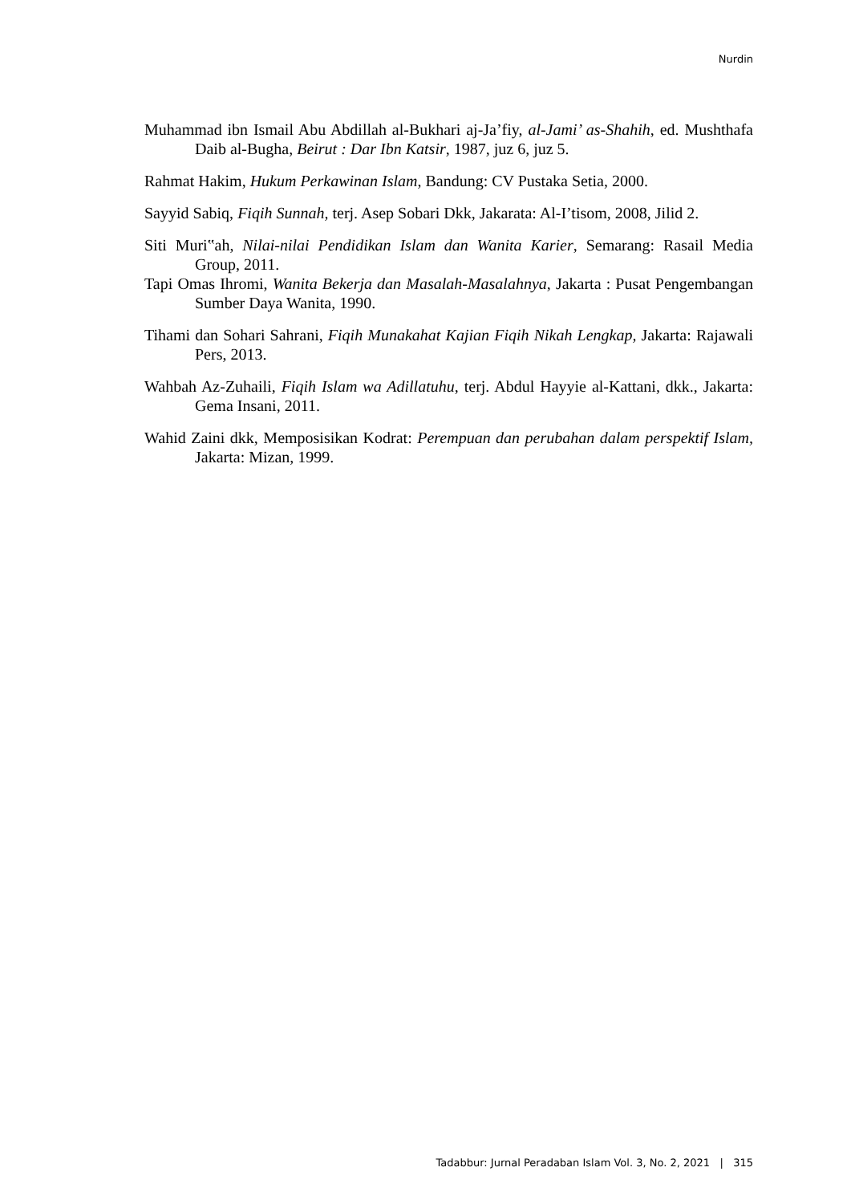Nurdin
Muhammad ibn Ismail Abu Abdillah al-Bukhari aj-Ja’fiy, al-Jami’ as-Shahih, ed. Mushthafa Daib al-Bugha, Beirut : Dar Ibn Katsir, 1987, juz 6, juz 5.
Rahmat Hakim, Hukum Perkawinan Islam, Bandung: CV Pustaka Setia, 2000.
Sayyid Sabiq, Fiqih Sunnah, terj. Asep Sobari Dkk, Jakarata: Al-I’tisom, 2008, Jilid 2.
Siti Muri‟ah, Nilai-nilai Pendidikan Islam dan Wanita Karier, Semarang: Rasail Media Group, 2011.
Tapi Omas Ihromi, Wanita Bekerja dan Masalah-Masalahnya, Jakarta : Pusat Pengembangan Sumber Daya Wanita, 1990.
Tihami dan Sohari Sahrani, Fiqih Munakahat Kajian Fiqih Nikah Lengkap, Jakarta: Rajawali Pers, 2013.
Wahbah Az-Zuhaili, Fiqih Islam wa Adillatuhu, terj. Abdul Hayyie al-Kattani, dkk., Jakarta: Gema Insani, 2011.
Wahid Zaini dkk, Memposisikan Kodrat: Perempuan dan perubahan dalam perspektif Islam, Jakarta: Mizan, 1999.
Tadabbur: Jurnal Peradaban Islam Vol. 3, No. 2, 2021 | 315